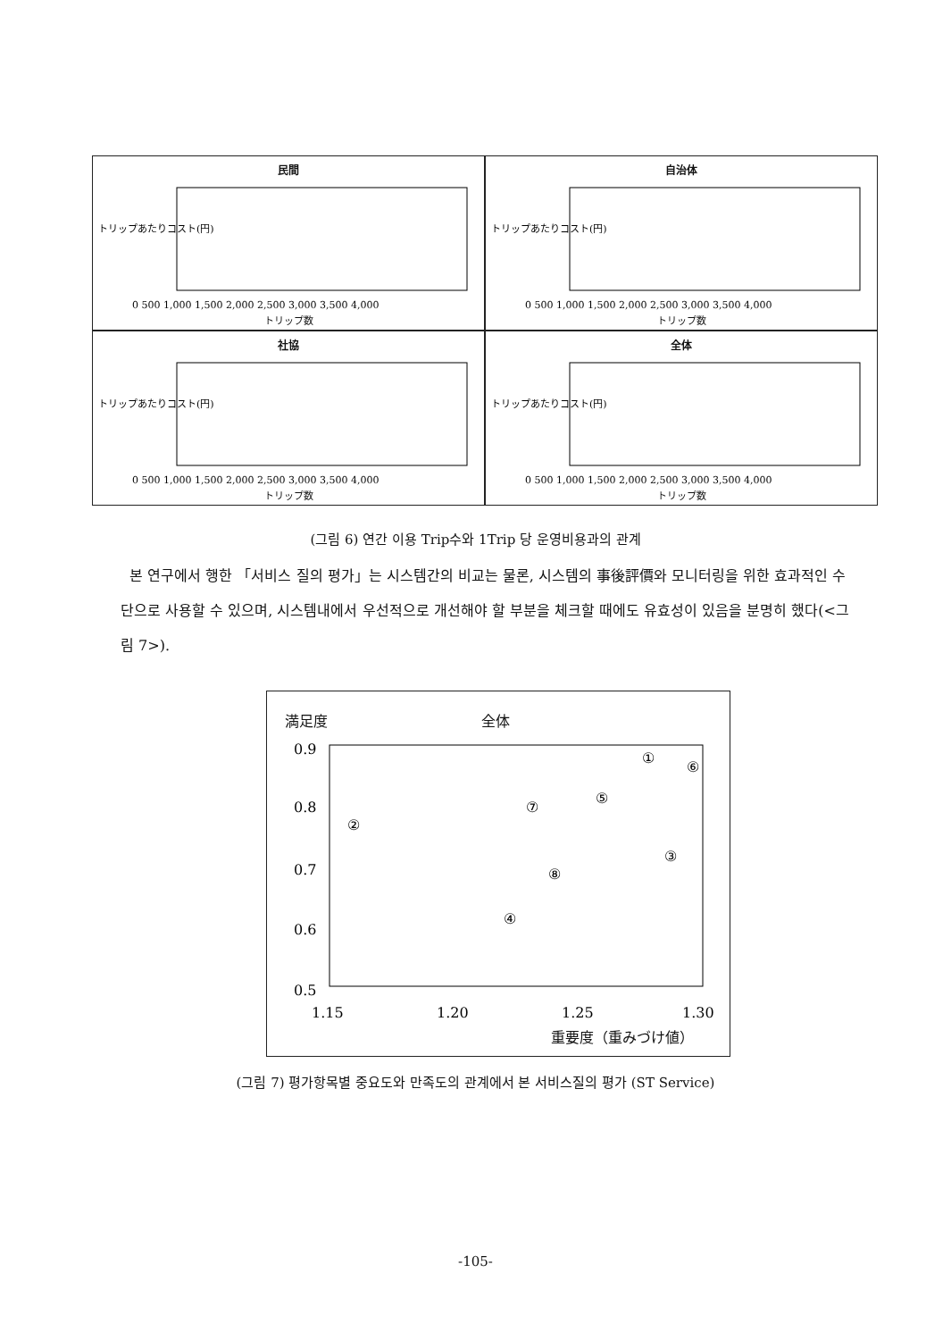民間
トリップあたりコスト(円)
0 500 1,000 1,500 2,000 2,500 3,000 3,500 4,000
トリップ数
自治体
トリップあたりコスト(円)
0 500 1,000 1,500 2,000 2,500 3,000 3,500 4,000
トリップ数
社協
トリップあたりコスト(円)
0 500 1,000 1,500 2,000 2,500 3,000 3,500 4,000
トリップ数
全体
トリップあたりコスト(円)
0 500 1,000 1,500 2,000 2,500 3,000 3,500 4,000
トリップ数
(그림 6) 연간 이용 Trip수와 1Trip 당 운영비용과의 관계
본 연구에서 행한 「서비스 질의 평가」는 시스템간의 비교는 물론, 시스템의 事後評價와 모니터링을 위한 효과적인 수단으로 사용할 수 있으며, 시스템내에서 우선적으로 개선해야 할 부분을 체크할 때에도 유효성이 있음을 분명히 했다(<그림 7>).
満足度 全体
0.9
0.8
0.7
0.6
0.5
1.15
1.20
1.25
1.30
①
②
③
④
⑤
⑥
⑦
⑧
重要度（重みづけ値）
(그림 7) 평가항목별 중요도와 만족도의 관계에서 본 서비스질의 평가 (ST Service)
-105-